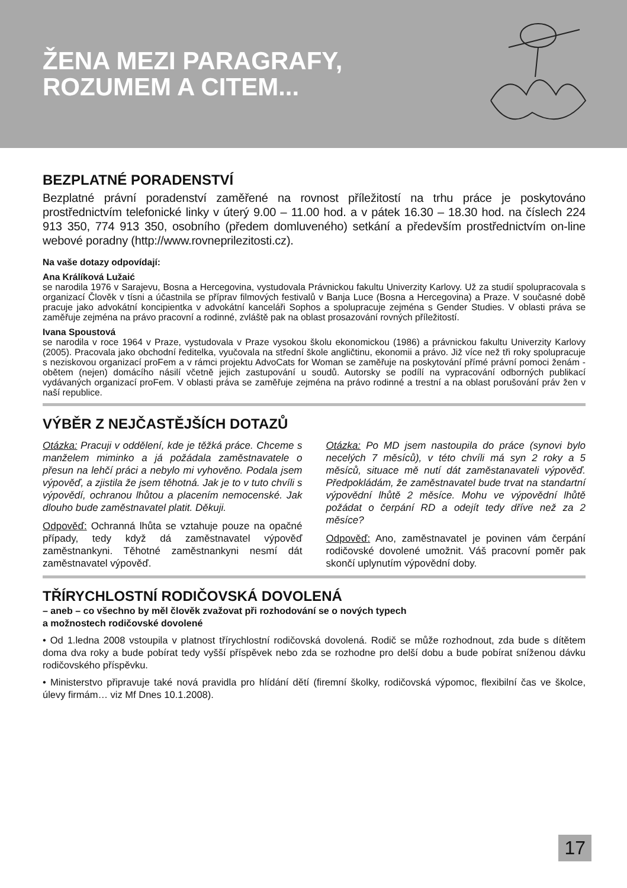ŽENA MEZI PARAGRAFY,
ROZUMEM A CITEM...
BEZPLATNÉ PORADENSTVÍ
Bezplatné právní poradenství zaměřené na rovnost příležitostí na trhu práce je poskytováno prostřednictvím telefonické linky v úterý 9.00 – 11.00 hod. a v pátek 16.30 – 18.30 hod. na číslech 224 913 350, 774 913 350, osobního (předem domluveného) setkání a především prostřednictvím on-line webové poradny (http://www.rovneprilezitosti.cz).
Na vaše dotazy odpovídají:
Ana Králíková Lužaić
se narodila 1976 v Sarajevu, Bosna a Hercegovina, vystudovala Právnickou fakultu Univerzity Karlovy. Už za studií spolupracovala s organizací Člověk v tísni a účastnila se příprav filmových festivalů v Banja Luce (Bosna a Hercegovina) a Praze. V současné době pracuje jako advokátní koncipientka v advokátní kanceláři Sophos a spolupracuje zejména s Gender Studies. V oblasti práva se zaměřuje zejména na právo pracovní a rodinné, zvláště pak na oblast prosazování rovných příležitostí.
Ivana Spoustová
se narodila v roce 1964 v Praze, vystudovala v Praze vysokou školu ekonomickou (1986) a právnickou fakultu Univerzity Karlovy (2005). Pracovala jako obchodní ředitelka, vyučovala na střední škole angličtinu, ekonomii a právo. Již více než tři roky spolupracuje s neziskovou organizací proFem a v rámci projektu AdvoCats for Woman se zaměřuje na poskytování přímé právní pomoci ženám - obětem (nejen) domácího násilí včetně jejich zastupování u soudů. Autorsky se podílí na vypracování odborných publikací vydávaných organizací proFem. V oblasti práva se zaměřuje zejména na právo rodinné a trestní a na oblast porušování práv žen v naší republice.
VÝBĚR Z NEJČASTĚJŠÍCH DOTAZŮ
Otázka: Pracuji v oddělení, kde je těžká práce. Chceme s manželem miminko a já požádala zaměstnavatele o přesun na lehčí práci a nebylo mi vyhověno. Podala jsem výpověď, a zjistila že jsem těhotná. Jak je to v tuto chvíli s výpovědí, ochranou lhůtou a placením nemocenské. Jak dlouho bude zaměstnavatel platit. Děkuji.
Odpověď: Ochranná lhůta se vztahuje pouze na opačné případy, tedy když dá zaměstnavatel výpověď zaměstnankyni. Těhotné zaměstnankyni nesmí dát zaměstnavatel výpověď.
Otázka: Po MD jsem nastoupila do práce (synovi bylo necelých 7 měsíců), v této chvíli má syn 2 roky a 5 měsíců, situace mě nutí dát zaměstanavateli výpověď. Předpokládám, že zaměstnavatel bude trvat na standartní výpovědní lhůtě 2 měsíce. Mohu ve výpovědní lhůtě požádat o čerpání RD a odejít tedy dříve než za 2 měsíce?
Odpověď: Ano, zaměstnavatel je povinen vám čerpání rodičovské dovolené umožnit. Váš pracovní poměr pak skončí uplynutím výpovědní doby.
TŘÍRYCHLOSTNÍ RODIČOVSKÁ DOVOLENÁ
– aneb – co všechno by měl člověk zvažovat při rozhodování se o nových typech
a možnostech rodičovské dovolené
• Od 1.ledna 2008 vstoupila v platnost třírychlostní rodičovská dovolená. Rodič se může rozhodnout, zda bude s dítětem doma dva roky a bude pobírat tedy vyšší příspěvek nebo zda se rozhodne pro delší dobu a bude pobírat sníženou dávku rodičovského příspěvku.
• Ministerstvo připravuje také nová pravidla pro hlídání dětí (firemní školky, rodičovská výpomoc, flexibilní čas ve školce, úlevy firmám… viz Mf Dnes 10.1.2008).
17